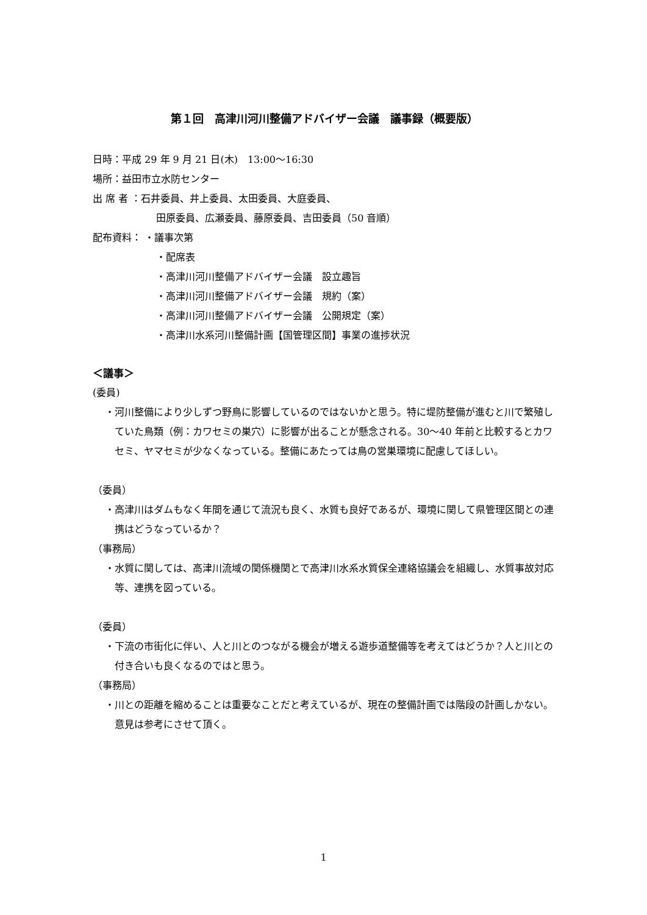第１回　高津川河川整備アドバイザー会議　議事録（概要版）
日時：平成 29 年 9 月 21 日(木)　13:00～16:30
場所：益田市立水防センター
出 席 者 ：石井委員、井上委員、太田委員、大庭委員、
田原委員、広瀬委員、藤原委員、吉田委員（50 音順）
配布資料： ・議事次第
・配席表
・高津川河川整備アドバイザー会議　設立趣旨
・高津川河川整備アドバイザー会議　規約（案）
・高津川河川整備アドバイザー会議　公開規定（案）
・高津川水系河川整備計画【国管理区間】事業の進捗状況
＜議事＞
(委員)
・河川整備により少しずつ野鳥に影響しているのではないかと思う。特に堤防整備が進むと川で繁殖していた鳥類（例：カワセミの巣穴）に影響が出ることが懸念される。30～40 年前と比較するとカワセミ、ヤマセミが少なくなっている。整備にあたっては鳥の営巣環境に配慮してほしい。
（委員）
・高津川はダムもなく年間を通じて流況も良く、水質も良好であるが、環境に関して県管理区間との連携はどうなっているか？
（事務局）
・水質に関しては、高津川流域の関係機関とで高津川水系水質保全連絡協議会を組織し、水質事故対応等、連携を図っている。
（委員）
・下流の市街化に伴い、人と川とのつながる機会が増える遊歩道整備等を考えてはどうか？人と川との付き合いも良くなるのではと思う。
（事務局）
・川との距離を縮めることは重要なことだと考えているが、現在の整備計画では階段の計画しかない。意見は参考にさせて頂く。
1